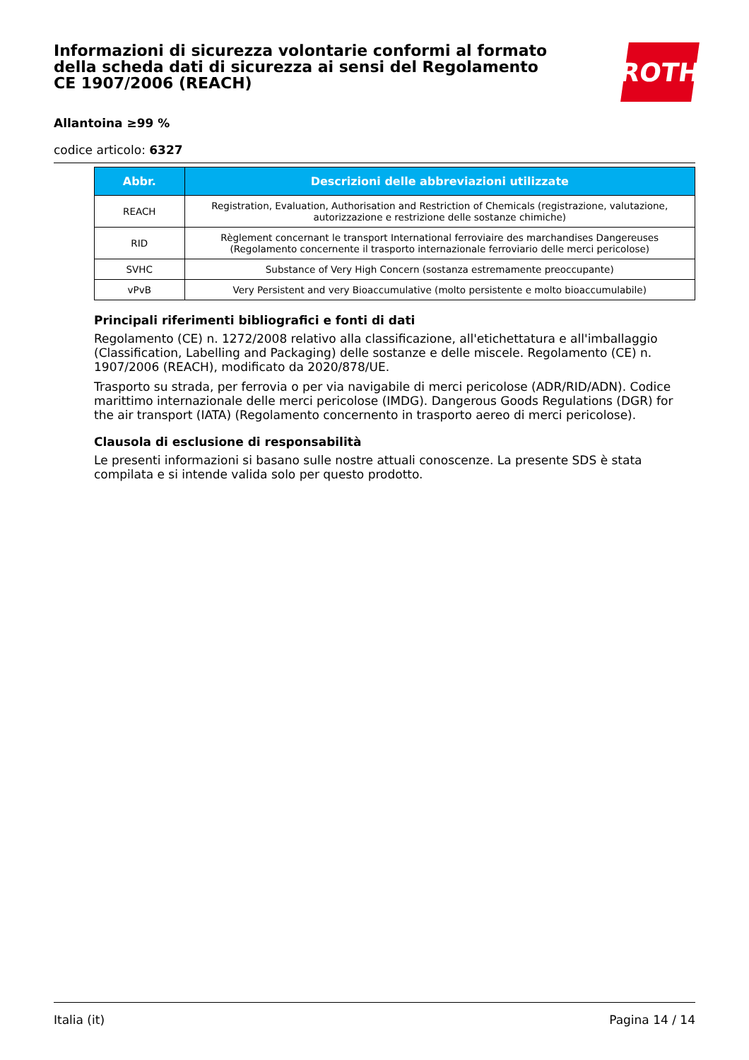Informazioni di sicurezza volontarie conformi al formato della scheda dati di sicurezza ai sensi del Regolamento CE 1907/2006 (REACH)
ROTH
Allantoina ≥99 %
codice articolo: 6327
| Abbr. | Descrizioni delle abbreviazioni utilizzate |
| --- | --- |
| REACH | Registration, Evaluation, Authorisation and Restriction of Chemicals (registrazione, valutazione, autorizzazione e restrizione delle sostanze chimiche) |
| RID | Règlement concernant le transport International ferroviaire des marchandises Dangereuses (Regolamento concernente il trasporto internazionale ferroviario delle merci pericolose) |
| SVHC | Substance of Very High Concern (sostanza estremamente preoccupante) |
| vPvB | Very Persistent and very Bioaccumulative (molto persistente e molto bioaccumulabile) |
Principali riferimenti bibliografici e fonti di dati
Regolamento (CE) n. 1272/2008 relativo alla classificazione, all'etichettatura e all'imballaggio (Classification, Labelling and Packaging) delle sostanze e delle miscele. Regolamento (CE) n. 1907/2006 (REACH), modificato da 2020/878/UE.
Trasporto su strada, per ferrovia o per via navigabile di merci pericolose (ADR/RID/ADN). Codice marittimo internazionale delle merci pericolose (IMDG). Dangerous Goods Regulations (DGR) for the air transport (IATA) (Regolamento concernento in trasporto aereo di merci pericolose).
Clausola di esclusione di responsabilità
Le presenti informazioni si basano sulle nostre attuali conoscenze. La presente SDS è stata compilata e si intende valida solo per questo prodotto.
Italia (it) Pagina 14 / 14